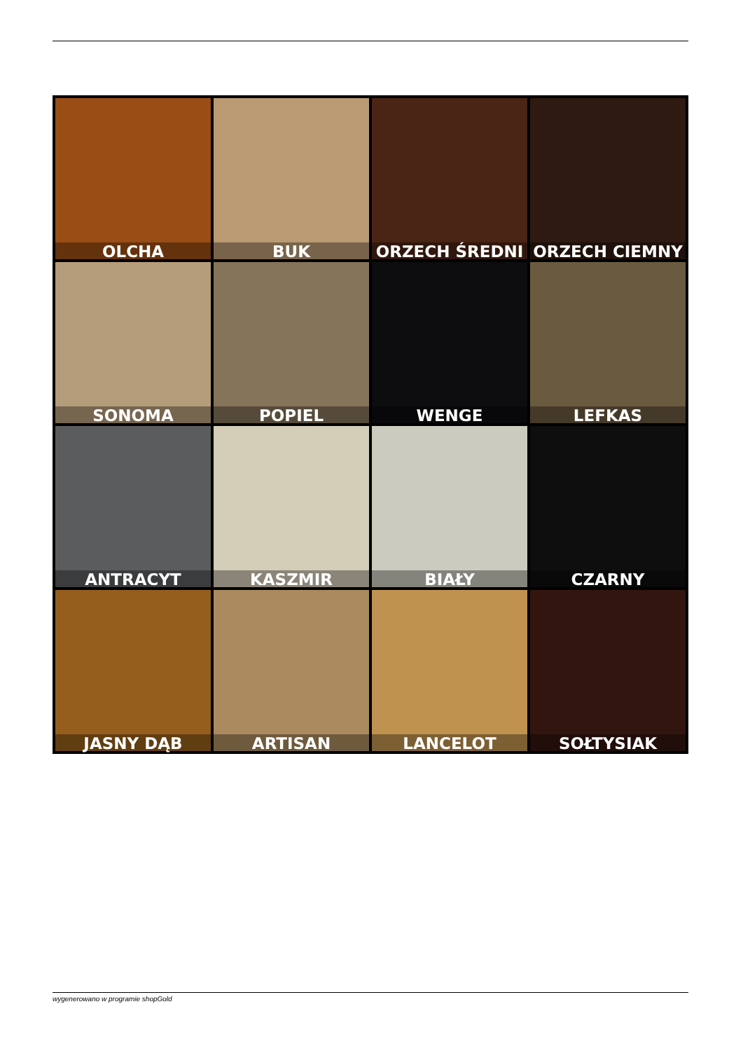OLCHA
BUK
ORZECH ŚREDNI
ORZECH CIEMNY
SONOMA
POPIEL
WENGE
LEFKAS
ANTRACYT
KASZMIR
BIAŁY
CZARNY
JASNY DĄB
ARTISAN
LANCELOT
SOŁTYSIAK
wygenerowano w programie shopGold